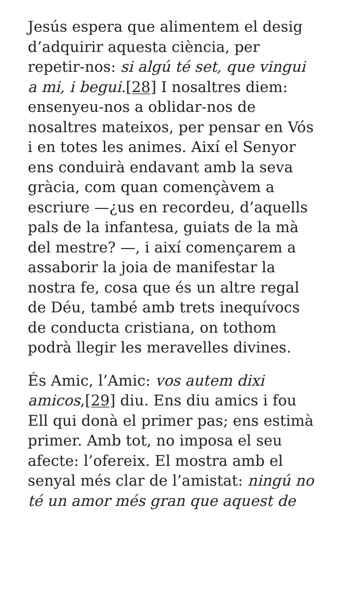Jesús espera que alimentem el desig d’adquirir aquesta ciència, per repetir-nos: si algú té set, que vingui a mi, i begui.[28] I nosaltres diem: ensenyeu-nos a oblidar-nos de nosaltres mateixos, per pensar en Vós i en totes les animes. Així el Senyor ens conduirà endavant amb la seva gràcia, com quan començàvem a escriure —¿us en recordeu, d’aquells pals de la infantesa, guiats de la mà del mestre? —, i així començarem a assaborir la joia de manifestar la nostra fe, cosa que és un altre regal de Déu, també amb trets inequívocs de conducta cristiana, on tothom podrà llegir les meravelles divines.
És Amic, l’Amic: vos autem dixi amicos,[29] diu. Ens diu amics i fou Ell qui donà el primer pas; ens estimà primer. Amb tot, no imposa el seu afecte: l’ofereix. El mostra amb el senyal més clar de l’amistat: ningú no té un amor més gran que aquest de